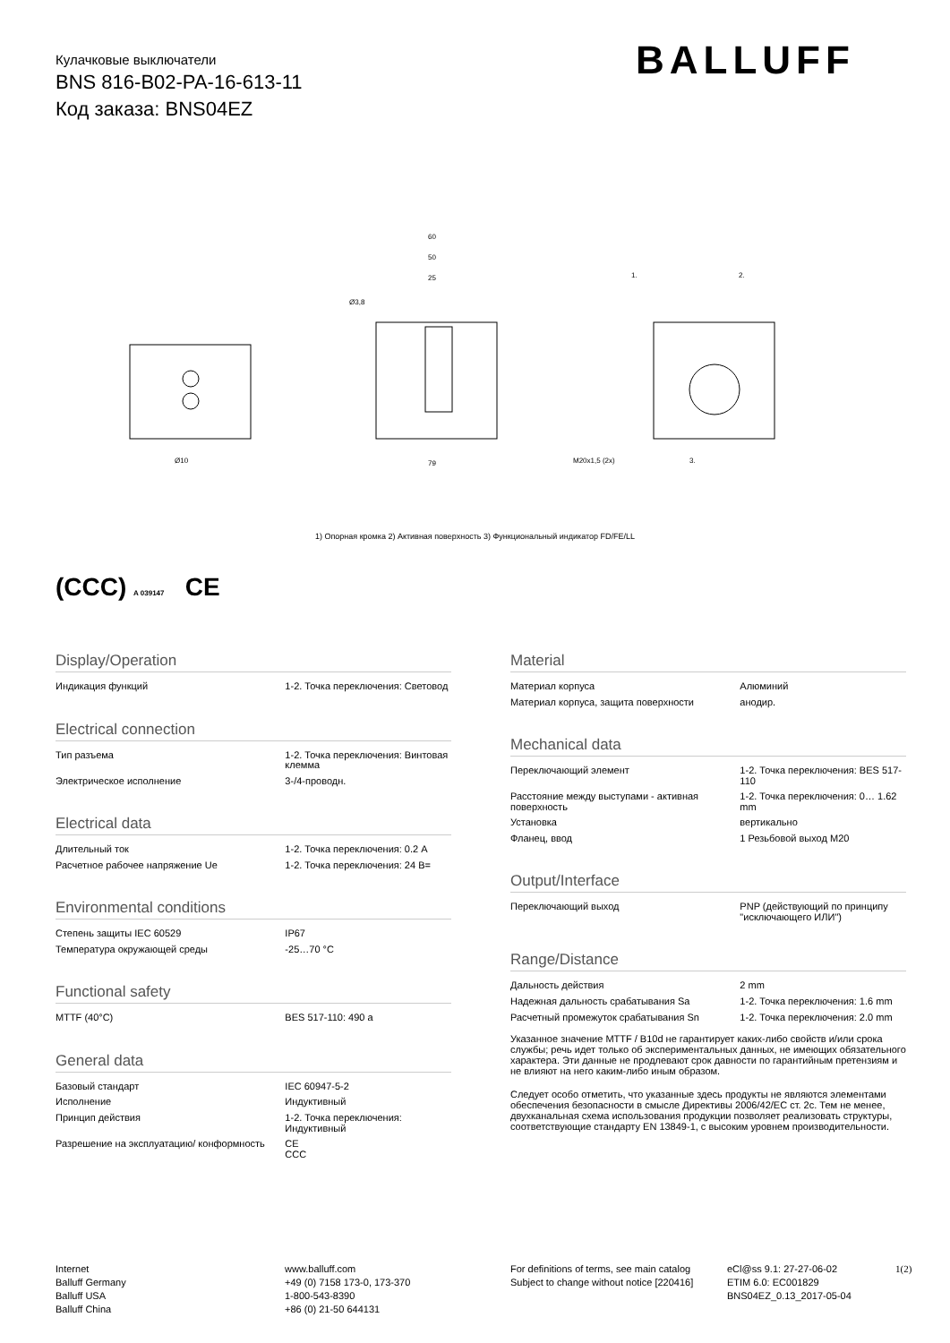Кулачковые выключатели
BNS 816-B02-PA-16-613-11
Код заказа: BNS04EZ
BALLUFF
60
50
25
79
M20x1,5 (2x)
Ø3,8
Ø10
1.
2.
3.
1) Опорная кромка 2) Активная поверхность 3) Функциональный индикатор FD/FE/LL
(CCC) A 039147 CE
Display/Operation
| Индикация функций | 1-2. Точка переключения: Световод |
Electrical connection
| Тип разъема | 1-2. Точка переключения: Винтовая клемма |
| Электрическое исполнение | 3-/4-проводн. |
Electrical data
| Длительный ток | 1-2. Точка переключения: 0.2 A |
| Расчетное рабочее напряжение Ue | 1-2. Точка переключения: 24 В= |
Environmental conditions
| Степень защиты IEC 60529 | IP67 |
| Температура окружающей среды | -25…70 °C |
Functional safety
| MTTF (40°C) | BES 517-110: 490 a |
General data
| Базовый стандарт | IEC 60947-5-2 |
| Исполнение | Индуктивный |
| Принцип действия | 1-2. Точка переключения: Индуктивный |
| Разрешение на эксплуатацию/ конформность | CE CCC |
Material
| Материал корпуса | Алюминий |
| Материал корпуса, защита поверхности | анодир. |
Mechanical data
| Переключающий элемент | 1-2. Точка переключения: BES 517-110 |
| Расстояние между выступами - активная поверхность | 1-2. Точка переключения: 0… 1.62 mm |
| Установка | вертикально |
| Фланец, ввод | 1 Резьбовой выход M20 |
Output/Interface
| Переключающий выход | PNP (действующий по принципу "исключающего ИЛИ") |
Range/Distance
| Дальность действия | 2 mm |
| Надежная дальность срабатывания Sa | 1-2. Точка переключения: 1.6 mm |
| Расчетный промежуток срабатывания Sn | 1-2. Точка переключения: 2.0 mm |
Указанное значение MTTF / B10d не гарантирует каких-либо свойств и/или срока службы; речь идет только об экспериментальных данных, не имеющих обязательного характера. Эти данные не продлевают срок давности по гарантийным претензиям и не влияют на него каким-либо иным образом.
Следует особо отметить, что указанные здесь продукты не являются элементами обеспечения безопасности в смысле Директивы 2006/42/EC ст. 2c. Тем не менее, двухканальная схема использования продукции позволяет реализовать структуры, соответствующие стандарту EN 13849-1, с высоким уровнем производительности.
Internet
Balluff Germany
Balluff USA
Balluff China
www.balluff.com
+49 (0) 7158 173-0, 173-370
1-800-543-8390
+86 (0) 21-50 644131
For definitions of terms, see main catalog
Subject to change without notice [220416]
eCl@ss 9.1: 27-27-06-02
ETIM 6.0: EC001829
BNS04EZ_0.13_2017-05-04
1(2)